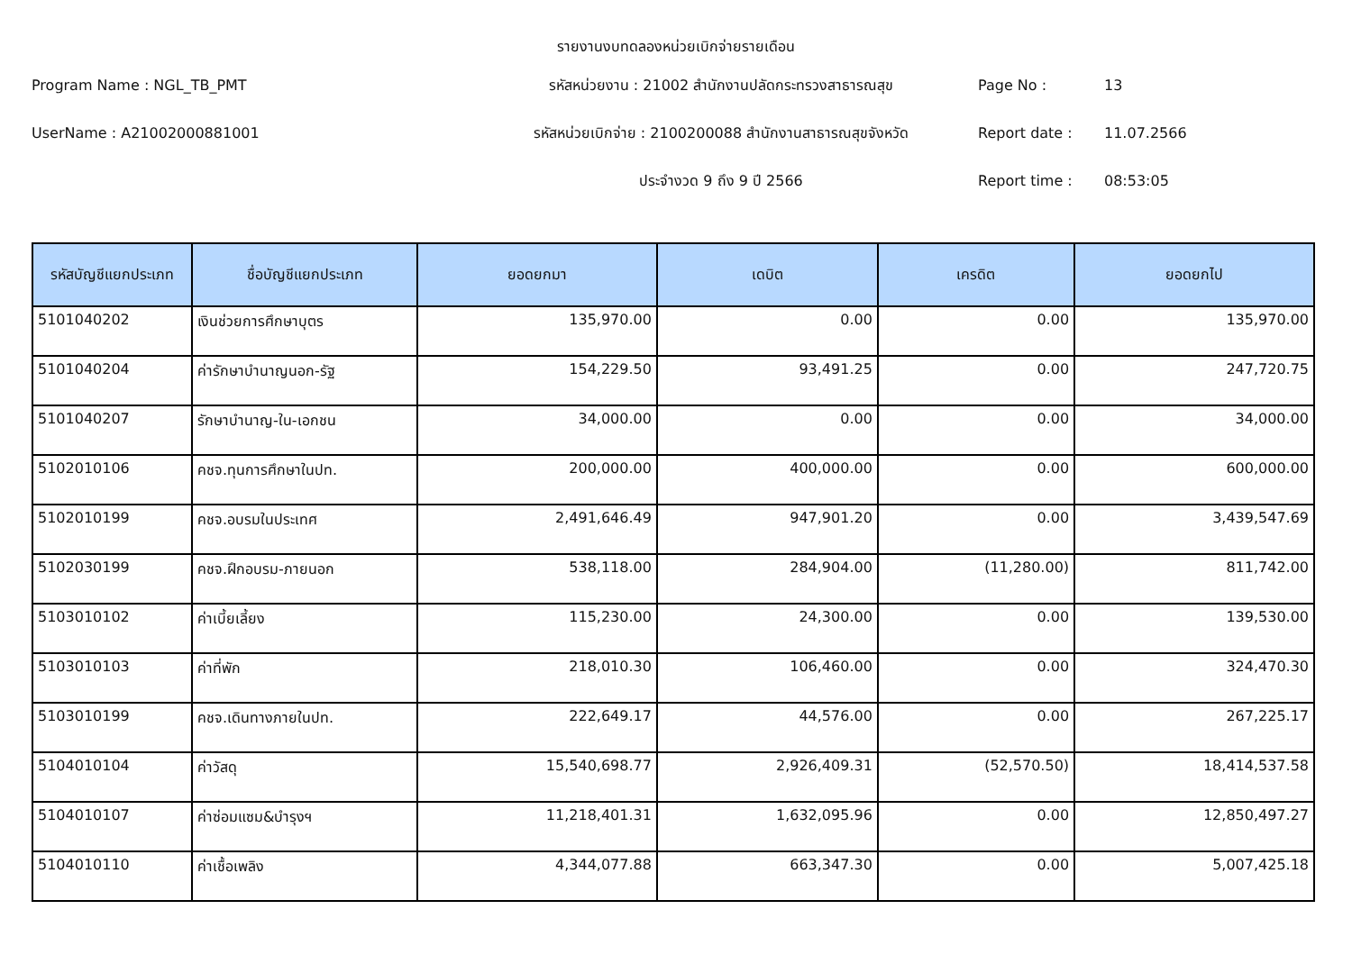รายงานงบทดลองหน่วยเบิกจ่ายรายเดือน
Program Name : NGL_TB_PMT
รหัสหน่วยงาน : 21002 สำนักงานปลัดกระทรวงสาธารณสุข
Page No :
13
UserName : A21002000881001
รหัสหน่วยเบิกจ่าย : 2100200088 สำนักงานสาธารณสุขจังหวัด
Report date :
11.07.2566
ประจำงวด 9 ถึง 9 ปี 2566
Report time :
08:53:05
| รหัสบัญชีแยกประเภท | ชื่อบัญชีแยกประเภท | ยอดยกมา | เดบิต | เครดิต | ยอดยกไป |
| --- | --- | --- | --- | --- | --- |
| 5101040202 | เงินช่วยการศึกษาบุตร | 135,970.00 | 0.00 | 0.00 | 135,970.00 |
| 5101040204 | ค่ารักษาบำนาญนอก-รัฐ | 154,229.50 | 93,491.25 | 0.00 | 247,720.75 |
| 5101040207 | รักษาบำนาญ-ใน-เอกชน | 34,000.00 | 0.00 | 0.00 | 34,000.00 |
| 5102010106 | คชจ.ทุนการศึกษาในปท. | 200,000.00 | 400,000.00 | 0.00 | 600,000.00 |
| 5102010199 | คชจ.อบรมในประเทศ | 2,491,646.49 | 947,901.20 | 0.00 | 3,439,547.69 |
| 5102030199 | คชจ.ฝึกอบรม-ภายนอก | 538,118.00 | 284,904.00 | (11,280.00) | 811,742.00 |
| 5103010102 | ค่าเบี้ยเลี้ยง | 115,230.00 | 24,300.00 | 0.00 | 139,530.00 |
| 5103010103 | ค่าที่พัก | 218,010.30 | 106,460.00 | 0.00 | 324,470.30 |
| 5103010199 | คชจ.เดินทางภายในปท. | 222,649.17 | 44,576.00 | 0.00 | 267,225.17 |
| 5104010104 | ค่าวัสดุ | 15,540,698.77 | 2,926,409.31 | (52,570.50) | 18,414,537.58 |
| 5104010107 | ค่าซ่อมแซม&บำรุงฯ | 11,218,401.31 | 1,632,095.96 | 0.00 | 12,850,497.27 |
| 5104010110 | ค่าเชื้อเพลิง | 4,344,077.88 | 663,347.30 | 0.00 | 5,007,425.18 |